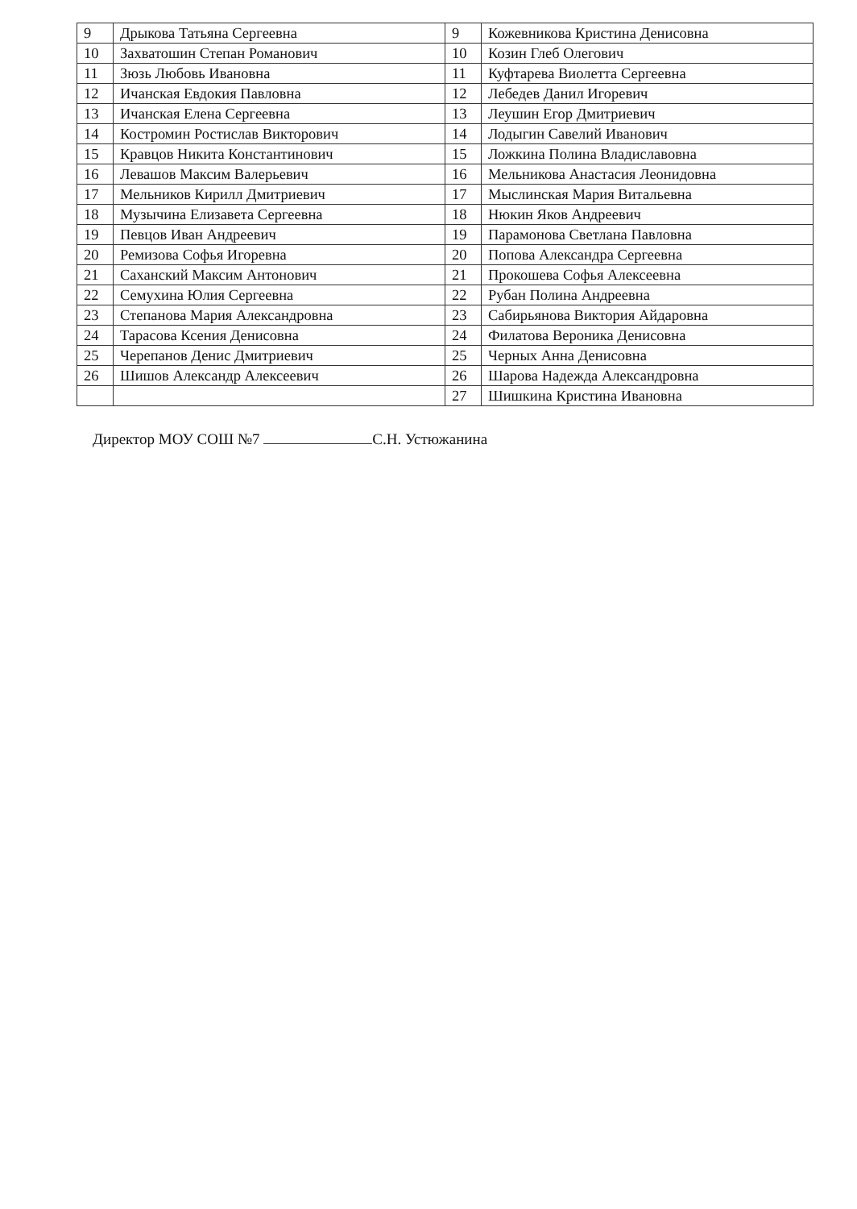| 9 | Дрыкова Татьяна Сергеевна | 9 | Кожевникова Кристина Денисовна |
| 10 | Захватошин Степан Романович | 10 | Козин Глеб Олегович |
| 11 | Зюзь Любовь Ивановна | 11 | Куфтарева Виолетта Сергеевна |
| 12 | Ичанская Евдокия Павловна | 12 | Лебедев Данил Игоревич |
| 13 | Ичанская Елена Сергеевна | 13 | Леушин Егор Дмитриевич |
| 14 | Костромин Ростислав Викторович | 14 | Лодыгин Савелий Иванович |
| 15 | Кравцов Никита Константинович | 15 | Ложкина Полина Владиславовна |
| 16 | Левашов Максим Валерьевич | 16 | Мельникова Анастасия Леонидовна |
| 17 | Мельников Кирилл Дмитриевич | 17 | Мыслинская Мария Витальевна |
| 18 | Музычина Елизавета Сергеевна | 18 | Нюкин Яков Андреевич |
| 19 | Певцов Иван Андреевич | 19 | Парамонова Светлана Павловна |
| 20 | Ремизова Софья Игоревна | 20 | Попова Александра Сергеевна |
| 21 | Саханский Максим Антонович | 21 | Прокошева Софья Алексеевна |
| 22 | Семухина Юлия Сергеевна | 22 | Рубан Полина Андреевна |
| 23 | Степанова Мария Александровна | 23 | Сабирьянова Виктория Айдаровна |
| 24 | Тарасова Ксения Денисовна | 24 | Филатова Вероника Денисовна |
| 25 | Черепанов Денис Дмитриевич | 25 | Черных Анна Денисовна |
| 26 | Шишов Александр Алексеевич | 26 | Шарова Надежда Александровна |
| | | 27 | Шишкина Кристина Ивановна |
Директор МОУ СОШ №7 С.Н. Устюжанина